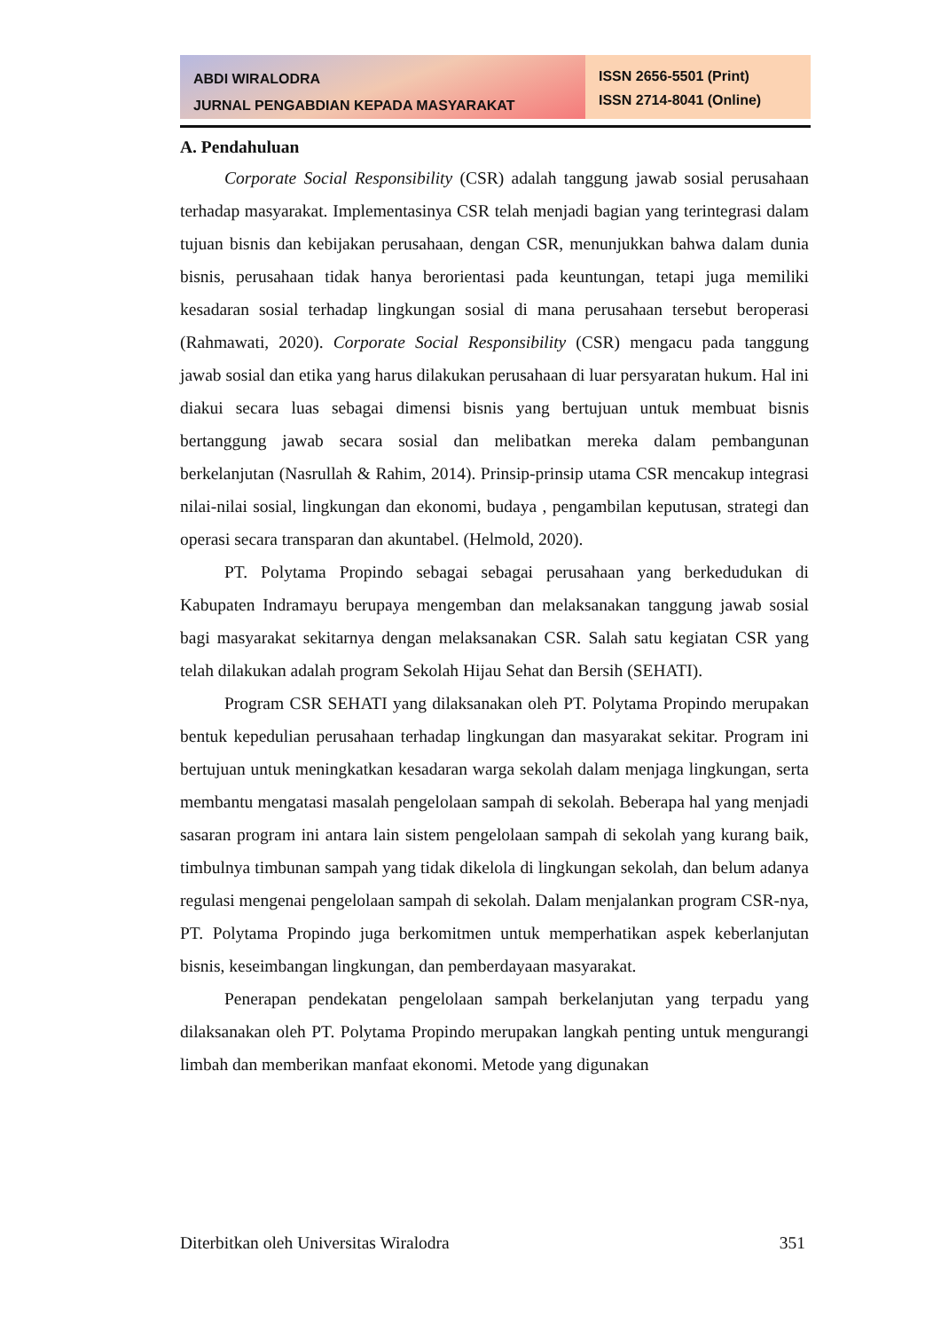ABDI WIRALODRA
JURNAL PENGABDIAN KEPADA MASYARAKAT
ISSN 2656-5501 (Print)
ISSN 2714-8041 (Online)
A. Pendahuluan
Corporate Social Responsibility (CSR) adalah tanggung jawab sosial perusahaan terhadap masyarakat. Implementasinya CSR telah menjadi bagian yang terintegrasi dalam tujuan bisnis dan kebijakan perusahaan, dengan CSR, menunjukkan bahwa dalam dunia bisnis, perusahaan tidak hanya berorientasi pada keuntungan, tetapi juga memiliki kesadaran sosial terhadap lingkungan sosial di mana perusahaan tersebut beroperasi (Rahmawati, 2020). Corporate Social Responsibility (CSR) mengacu pada tanggung jawab sosial dan etika yang harus dilakukan perusahaan di luar persyaratan hukum. Hal ini diakui secara luas sebagai dimensi bisnis yang bertujuan untuk membuat bisnis bertanggung jawab secara sosial dan melibatkan mereka dalam pembangunan berkelanjutan (Nasrullah & Rahim, 2014). Prinsip-prinsip utama CSR mencakup integrasi nilai-nilai sosial, lingkungan dan ekonomi, budaya , pengambilan keputusan, strategi dan operasi secara transparan dan akuntabel. (Helmold, 2020).
PT. Polytama Propindo sebagai sebagai perusahaan yang berkedudukan di Kabupaten Indramayu berupaya mengemban dan melaksanakan tanggung jawab sosial bagi masyarakat sekitarnya dengan melaksanakan CSR. Salah satu kegiatan CSR yang telah dilakukan adalah program Sekolah Hijau Sehat dan Bersih (SEHATI).
Program CSR SEHATI yang dilaksanakan oleh PT. Polytama Propindo merupakan bentuk kepedulian perusahaan terhadap lingkungan dan masyarakat sekitar. Program ini bertujuan untuk meningkatkan kesadaran warga sekolah dalam menjaga lingkungan, serta membantu mengatasi masalah pengelolaan sampah di sekolah. Beberapa hal yang menjadi sasaran program ini antara lain sistem pengelolaan sampah di sekolah yang kurang baik, timbulnya timbunan sampah yang tidak dikelola di lingkungan sekolah, dan belum adanya regulasi mengenai pengelolaan sampah di sekolah. Dalam menjalankan program CSR-nya, PT. Polytama Propindo juga berkomitmen untuk memperhatikan aspek keberlanjutan bisnis, keseimbangan lingkungan, dan pemberdayaan masyarakat.
Penerapan pendekatan pengelolaan sampah berkelanjutan yang terpadu yang dilaksanakan oleh PT. Polytama Propindo merupakan langkah penting untuk mengurangi limbah dan memberikan manfaat ekonomi. Metode yang digunakan
Diterbitkan oleh Universitas Wiralodra 351